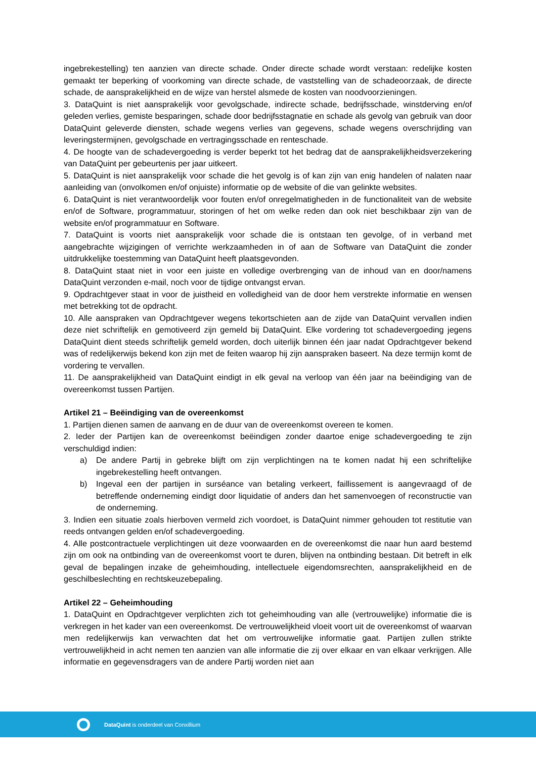ingebrekestelling) ten aanzien van directe schade. Onder directe schade wordt verstaan: redelijke kosten gemaakt ter beperking of voorkoming van directe schade, de vaststelling van de schadeoorzaak, de directe schade, de aansprakelijkheid en de wijze van herstel alsmede de kosten van noodvoorzieningen.
3. DataQuint is niet aansprakelijk voor gevolgschade, indirecte schade, bedrijfsschade, winstderving en/of geleden verlies, gemiste besparingen, schade door bedrijfsstagnatie en schade als gevolg van gebruik van door DataQuint geleverde diensten, schade wegens verlies van gegevens, schade wegens overschrijding van leveringstermijnen, gevolgschade en vertragingsschade en renteschade.
4. De hoogte van de schadevergoeding is verder beperkt tot het bedrag dat de aansprakelijkheidsverzekering van DataQuint per gebeurtenis per jaar uitkeert.
5. DataQuint is niet aansprakelijk voor schade die het gevolg is of kan zijn van enig handelen of nalaten naar aanleiding van (onvolkomen en/of onjuiste) informatie op de website of die van gelinkte websites.
6. DataQuint is niet verantwoordelijk voor fouten en/of onregelmatigheden in de functionaliteit van de website en/of de Software, programmatuur, storingen of het om welke reden dan ook niet beschikbaar zijn van de website en/of programmatuur en Software.
7. DataQuint is voorts niet aansprakelijk voor schade die is ontstaan ten gevolge, of in verband met aangebrachte wijzigingen of verrichte werkzaamheden in of aan de Software van DataQuint die zonder uitdrukkelijke toestemming van DataQuint heeft plaatsgevonden.
8. DataQuint staat niet in voor een juiste en volledige overbrenging van de inhoud van en door/namens DataQuint verzonden e-mail, noch voor de tijdige ontvangst ervan.
9. Opdrachtgever staat in voor de juistheid en volledigheid van de door hem verstrekte informatie en wensen met betrekking tot de opdracht.
10. Alle aanspraken van Opdrachtgever wegens tekortschieten aan de zijde van DataQuint vervallen indien deze niet schriftelijk en gemotiveerd zijn gemeld bij DataQuint. Elke vordering tot schadevergoeding jegens DataQuint dient steeds schriftelijk gemeld worden, doch uiterlijk binnen één jaar nadat Opdrachtgever bekend was of redelijkerwijs bekend kon zijn met de feiten waarop hij zijn aanspraken baseert. Na deze termijn komt de vordering te vervallen.
11. De aansprakelijkheid van DataQuint eindigt in elk geval na verloop van één jaar na beëindiging van de overeenkomst tussen Partijen.
Artikel 21 – Beëindiging van de overeenkomst
1. Partijen dienen samen de aanvang en de duur van de overeenkomst overeen te komen.
2. Ieder der Partijen kan de overeenkomst beëindigen zonder daartoe enige schadevergoeding te zijn verschuldigd indien:
a) De andere Partij in gebreke blijft om zijn verplichtingen na te komen nadat hij een schriftelijke ingebrekestelling heeft ontvangen.
b) Ingeval een der partijen in surséance van betaling verkeert, faillissement is aangevraagd of de betreffende onderneming eindigt door liquidatie of anders dan het samenvoegen of reconstructie van de onderneming.
3. Indien een situatie zoals hierboven vermeld zich voordoet, is DataQuint nimmer gehouden tot restitutie van reeds ontvangen gelden en/of schadevergoeding.
4. Alle postcontractuele verplichtingen uit deze voorwaarden en de overeenkomst die naar hun aard bestemd zijn om ook na ontbinding van de overeenkomst voort te duren, blijven na ontbinding bestaan. Dit betreft in elk geval de bepalingen inzake de geheimhouding, intellectuele eigendomsrechten, aansprakelijkheid en de geschilbeslechting en rechtskeuzebepaling.
Artikel 22 – Geheimhouding
1. DataQuint en Opdrachtgever verplichten zich tot geheimhouding van alle (vertrouwelijke) informatie die is verkregen in het kader van een overeenkomst. De vertrouwelijkheid vloeit voort uit de overeenkomst of waarvan men redelijkerwijs kan verwachten dat het om vertrouwelijke informatie gaat. Partijen zullen strikte vertrouwelijkheid in acht nemen ten aanzien van alle informatie die zij over elkaar en van elkaar verkrijgen. Alle informatie en gegevensdragers van de andere Partij worden niet aan
DataQuint is onderdeel van Conxillium